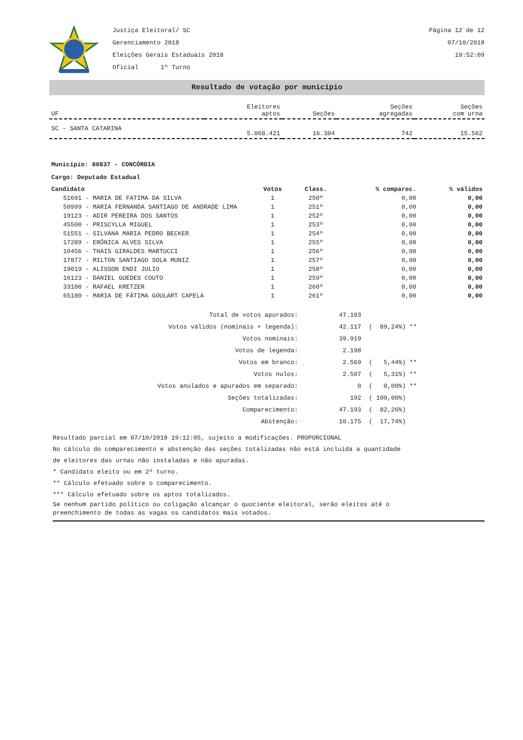Justiça Eleitoral/ SC
Gerenciamento 2018
Eleições Gerais Estaduais 2018
Oficial 1º Turno
Página 12 de 12
07/10/2018
19:52:09
Resultado de votação por município
| UF | Eleitores aptos | Seções | Seções agregadas | Seções com urna |
| --- | --- | --- | --- | --- |
| SC - SANTA CATARINA | 5.068.421 | 16.304 | 742 | 15.562 |
Município: 80837 - CONCÓRDIA
Cargo: Deputado Estadual
| Candidato | Votos | Class. | % comparec. | % válidos |
| --- | --- | --- | --- | --- |
| 51691 - MARIA DE FATIMA DA SILVA | 1 | 250º | 0,00 | 0,00 |
| 50999 - MARIA FERNANDA SANTIAGO DE ANDRADE LIMA | 1 | 251º | 0,00 | 0,00 |
| 19123 - ADIR PEREIRA DOS SANTOS | 1 | 252º | 0,00 | 0,00 |
| 45500 - PRISCYLLA MIGUEL | 1 | 253º | 0,00 | 0,00 |
| 51551 - SILVANA MARIA PEDRO BECKER | 1 | 254º | 0,00 | 0,00 |
| 17289 - ERÔNICA ALVES SILVA | 1 | 255º | 0,00 | 0,00 |
| 10456 - THAIS GIRALDES MARTUCCI | 1 | 256º | 0,00 | 0,00 |
| 17877 - MILTON SANTIAGO SOLA MUNIZ | 1 | 257º | 0,00 | 0,00 |
| 19019 - ALISSON ENDI JULIO | 1 | 258º | 0,00 | 0,00 |
| 16123 - DANIEL GUEDES COUTO | 1 | 259º | 0,00 | 0,00 |
| 33100 - RAFAEL KRETZER | 1 | 260º | 0,00 | 0,00 |
| 65180 - MARIA DE FÁTIMA GOULART CAPELA | 1 | 261º | 0,00 | 0,00 |
| Total de votos apurados: | 47.193 | |
| Votos válidos (nominais + legenda): | 42.117 | ( 89,24%) ** |
| Votos nominais: | 39.919 | |
| Votos de legenda: | 2.198 | |
| Votos em branco: | 2.569 | ( 5,44%) ** |
| Votos nulos: | 2.507 | ( 5,31%) ** |
| Votos anulados e apurados em separado: | 0 | ( 0,00%) ** |
| Seções totalizadas: | 192 | ( 100,00%) |
| Comparecimento: | 47.193 | ( 82,26%) |
| Abstenção: | 10.175 | ( 17,74%) |
Resultado parcial em 07/10/2018 19:12:05, sujeito a modificações. PROPORCIONAL
No cálculo do comparecimento e abstenção das seções totalizadas não está incluída a quantidade
de eleitores das urnas não instaladas e não apuradas.
* Candidato eleito ou em 2º turno.
** Cálculo efetuado sobre o comparecimento.
*** Cálculo efetuado sobre os aptos totalizados.
Se nenhum partido político ou coligação alcançar o quociente eleitoral, serão eleitos até o
preenchimento de todas as vagas os candidatos mais votados.